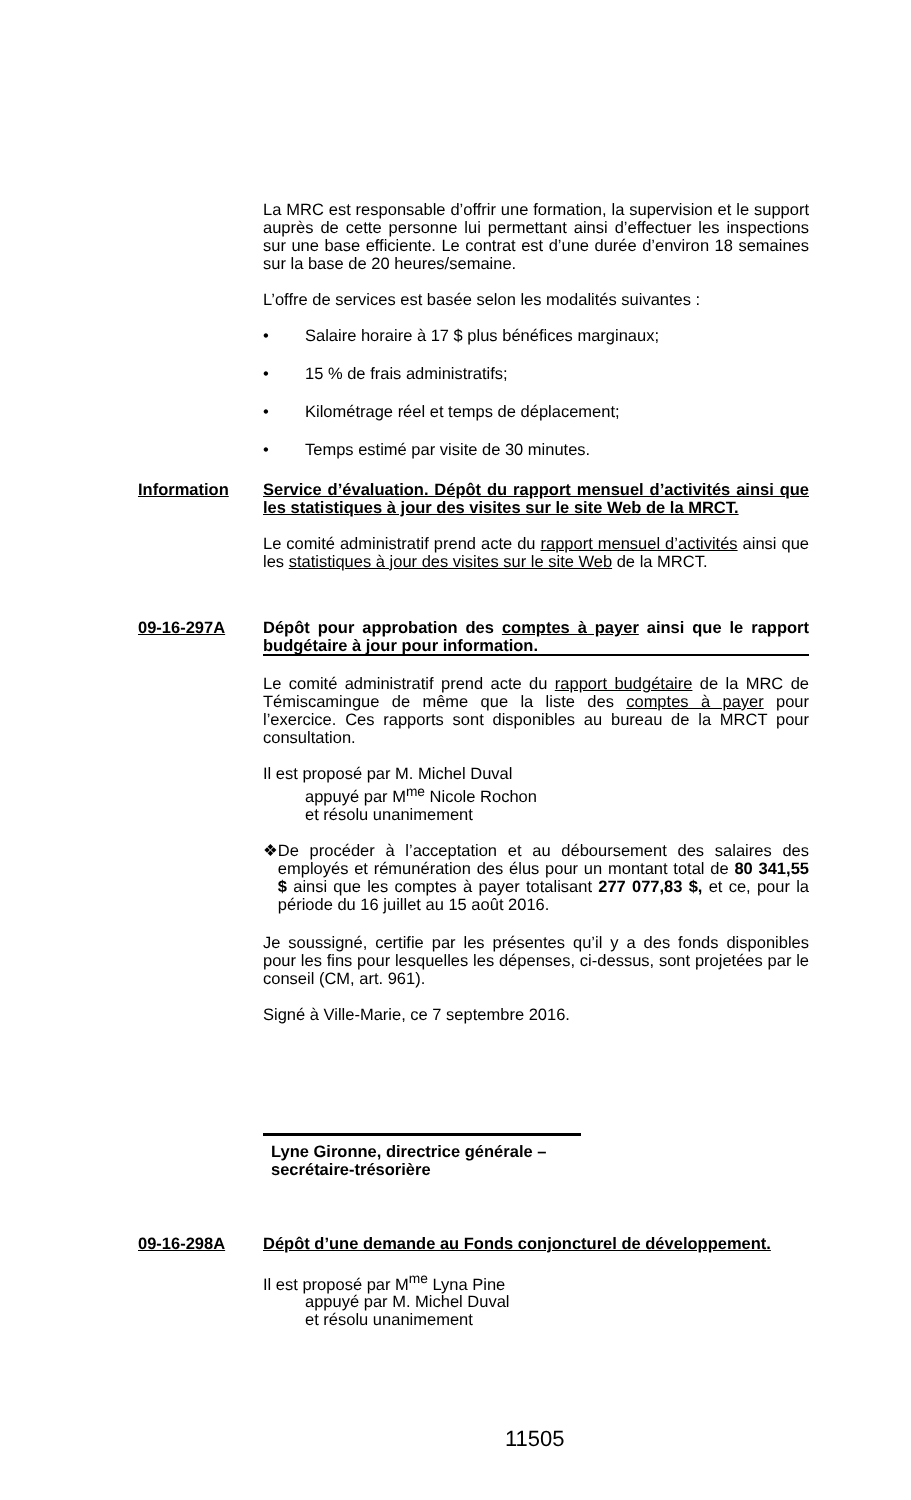La MRC est responsable d’offrir une formation, la supervision et le support auprès de cette personne lui permettant ainsi d’effectuer les inspections sur une base efficiente. Le contrat est d’une durée d’environ 18 semaines sur la base de 20 heures/semaine.
L’offre de services est basée selon les modalités suivantes :
• Salaire horaire à 17 $ plus bénéfices marginaux;
• 15 % de frais administratifs;
• Kilométrage réel et temps de déplacement;
• Temps estimé par visite de 30 minutes.
Information Service d’évaluation. Dépôt du rapport mensuel d’activités ainsi que les statistiques à jour des visites sur le site Web de la MRCT.
Le comité administratif prend acte du rapport mensuel d’activités ainsi que les statistiques à jour des visites sur le site Web de la MRCT.
09-16-297A Dépôt pour approbation des comptes à payer ainsi que le rapport budgétaire à jour pour information.
Le comité administratif prend acte du rapport budgétaire de la MRC de Témiscamingue de même que la liste des comptes à payer pour l’exercice. Ces rapports sont disponibles au bureau de la MRCT pour consultation.
Il est proposé par M. Michel Duval
appuyé par M<sup>me</sup> Nicole Rochon
et résolu unanimement
❖ De procéder à l’acceptation et au déboursement des salaires des employés et rémunération des élus pour un montant total de 80 341,55 $ ainsi que les comptes à payer totalisant 277 077,83 $, et ce, pour la période du 16 juillet au 15 août 2016.
Je soussigné, certifie par les présentes qu’il y a des fonds disponibles pour les fins pour lesquelles les dépenses, ci-dessus, sont projetées par le conseil (CM, art. 961).
Signé à Ville-Marie, ce 7 septembre 2016.
Lyne Gironne, directrice générale – secrétaire-trésorière
09-16-298A Dépôt d’une demande au Fonds conjoncturel de développement.
Il est proposé par M<sup>me</sup> Lyna Pine
appuyé par M. Michel Duval
et résolu unanimement
11505